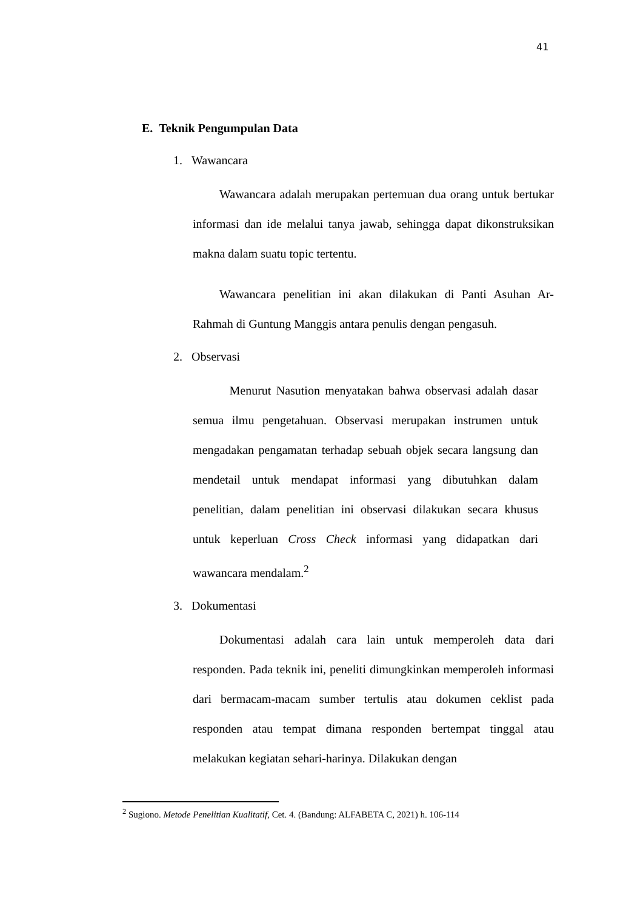41
E. Teknik Pengumpulan Data
1. Wawancara
Wawancara adalah merupakan pertemuan dua orang untuk bertukar informasi dan ide melalui tanya jawab, sehingga dapat dikonstruksikan makna dalam suatu topic tertentu.
Wawancara penelitian ini akan dilakukan di Panti Asuhan Ar-Rahmah di Guntung Manggis antara penulis dengan pengasuh.
2. Observasi
Menurut Nasution menyatakan bahwa observasi adalah dasar semua ilmu pengetahuan. Observasi merupakan instrumen untuk mengadakan pengamatan terhadap sebuah objek secara langsung dan mendetail untuk mendapat informasi yang dibutuhkan dalam penelitian, dalam penelitian ini observasi dilakukan secara khusus untuk keperluan Cross Check informasi yang didapatkan dari wawancara mendalam.<sup>2</sup>
3. Dokumentasi
Dokumentasi adalah cara lain untuk memperoleh data dari responden. Pada teknik ini, peneliti dimungkinkan memperoleh informasi dari bermacam-macam sumber tertulis atau dokumen ceklist pada responden atau tempat dimana responden bertempat tinggal atau melakukan kegiatan sehari-harinya. Dilakukan dengan
<sup>2</sup> Sugiono. Metode Penelitian Kualitatif, Cet. 4. (Bandung: ALFABETA C, 2021) h. 106-114